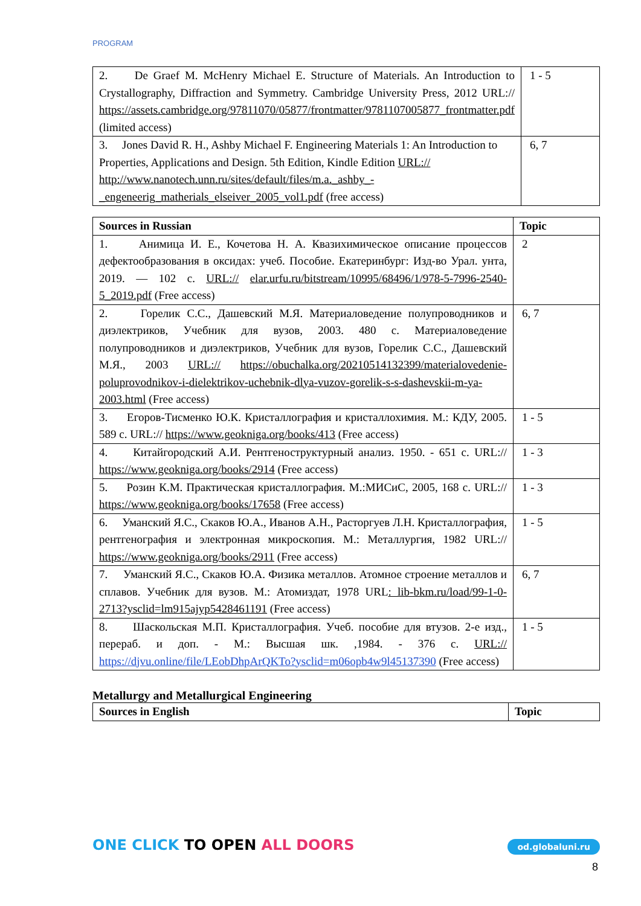PROGRAM
| 2. De Graef M. McHenry Michael E. Structure of Materials. An Introduction to Crystallography, Diffraction and Symmetry. Cambridge University Press, 2012 URL:// https://assets.cambridge.org/97811070/05877/frontmatter/9781107005877_frontmatter.pdf (limited access) | 1 - 5 |
| 3. Jones David R. H., Ashby Michael F. Engineering Materials 1: An Introduction to Properties, Applications and Design. 5th Edition, Kindle Edition URL:// http://www.nanotech.unn.ru/sites/default/files/m.a._ashby_-_engeneerig_matherials_elseiver_2005_vol1.pdf (free access) | 6, 7 |
| Sources in Russian | Topic |
| --- | --- |
| 1. Анимица И. Е., Кочетова Н. А. Квазихимическое описание процессов дефектообразования в оксидах: учеб. Пособие. Екатеринбург: Изд-во Урал. унта, 2019. — 102 с. URL:// elar.urfu.ru/bitstream/10995/68496/1/978-5-7996-2540-5_2019.pdf (Free access) | 2 |
| 2. Горелик С.С., Дашевский М.Я. Материаловедение полупроводников и диэлектриков, Учебник для вузов, 2003. 480 с. Материаловедение полупроводников и диэлектриков, Учебник для вузов, Горелик С.С., Дашевский М.Я., 2003 URL:// https://obuchalka.org/20210514132399/materialovedenie-poluprovodnikov-i-dielektrikov-uchebnik-dlya-vuzov-gorelik-s-s-dashevskii-m-ya-2003.html (Free access) | 6, 7 |
| 3. Егоров-Тисменко Ю.К. Кристаллография и кристаллохимия. М.: КДУ, 2005. 589 с. URL:// https://www.geokniga.org/books/413 (Free access) | 1 - 5 |
| 4. Китайгородский А.И. Рентгеноструктурный анализ. 1950. - 651 с. URL:// https://www.geokniga.org/books/2914 (Free access) | 1 - 3 |
| 5. Розин К.М. Практическая кристаллография. М.:МИСиС, 2005, 168 с. URL:// https://www.geokniga.org/books/17658 (Free access) | 1 - 3 |
| 6. Уманский Я.С., Скаков Ю.А., Иванов А.Н., Расторгуев Л.Н. Кристаллография, рентгенография и электронная микроскопия. М.: Металлургия, 1982 URL:// https://www.geokniga.org/books/2911 (Free access) | 1 - 5 |
| 7. Уманский Я.С., Скаков Ю.А. Физика металлов. Атомное строение металлов и сплавов. Учебник для вузов. М.: Атомиздат, 1978 URL : lib-bkm.ru/load/99-1-0-2713?ysclid=lm915ajyp5428461191 (Free access) | 6, 7 |
| 8. Шаскольская М.П. Кристаллография. Учеб. пособие для втузов. 2-е изд., перераб. и доп. - М.: Высшая шк. ,1984. - 376 с. URL:// https://djvu.online/file/LEobDhpArQKTo?ysclid=m06opb4w9l45137390 (Free access) | 1 - 5 |
Metallurgy and Metallurgical Engineering
| Sources in English | Topic |
| --- | --- |
ONE CLICK TO OPEN ALL DOORS od.globaluni.ru
8